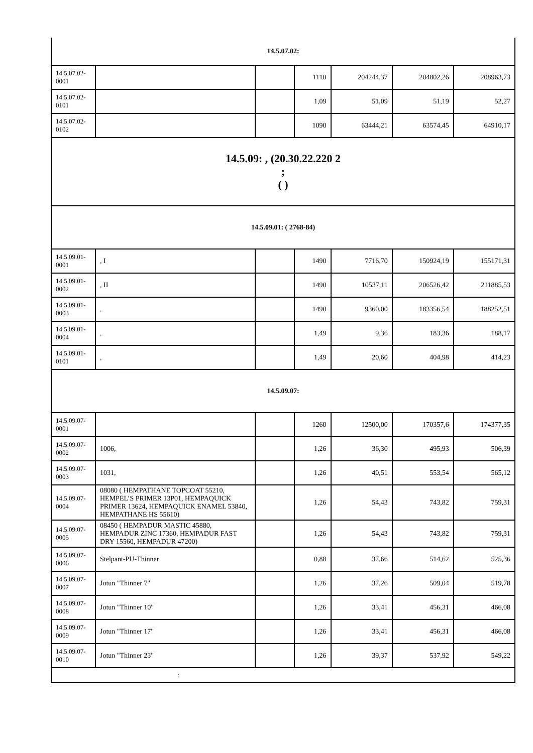| 14.5.07.02: | | | | | | |
| 14.5.07.02-0001 | | | 1110 | 204244,37 | 204802,26 | 208963,73 |
| 14.5.07.02-0101 | | | 1,09 | 51,09 | 51,19 | 52,27 |
| 14.5.07.02-0102 | | | 1090 | 63444,21 | 63574,45 | 64910,17 |
| 14.5.09: , (20.30.22.220 2 ; ( ) | | | | | | |
| 14.5.09.01: ( 2768-84) | | | | | | |
| 14.5.09.01-0001 | , I | | 1490 | 7716,70 | 150924,19 | 155171,31 |
| 14.5.09.01-0002 | , II | | 1490 | 10537,11 | 206526,42 | 211885,53 |
| 14.5.09.01-0003 | , | | 1490 | 9360,00 | 183356,54 | 188252,51 |
| 14.5.09.01-0004 | , | | 1,49 | 9,36 | 183,36 | 188,17 |
| 14.5.09.01-0101 | , | | 1,49 | 20,60 | 404,98 | 414,23 |
| 14.5.09.07: | | | | | | |
| 14.5.09.07-0001 | | | 1260 | 12500,00 | 170357,6 | 174377,35 |
| 14.5.09.07-0002 | 1006, | | 1,26 | 36,30 | 495,93 | 506,39 |
| 14.5.09.07-0003 | 1031, | | 1,26 | 40,51 | 553,54 | 565,12 |
| 14.5.09.07-0004 | 08080 ( HEMPATHANE TOPCOAT 55210, HEMPEL’S PRIMER 13P01, HEMPAQUICK PRIMER 13624, HEMPAQUICK ENAMEL 53840, HEMPATHANE HS 55610) | | 1,26 | 54,43 | 743,82 | 759,31 |
| 14.5.09.07-0005 | 08450 ( HEMPADUR MASTIC 45880, HEMPADUR ZINC 17360, HEMPADUR FAST DRY 15560, HEMPADUR 47200) | | 1,26 | 54,43 | 743,82 | 759,31 |
| 14.5.09.07-0006 | Stelpant-PU-Thinner | | 0,88 | 37,66 | 514,62 | 525,36 |
| 14.5.09.07-0007 | Jotun "Thinner 7" | | 1,26 | 37,26 | 509,04 | 519,78 |
| 14.5.09.07-0008 | Jotun "Thinner 10" | | 1,26 | 33,41 | 456,31 | 466,08 |
| 14.5.09.07-0009 | Jotun "Thinner 17" | | 1,26 | 33,41 | 456,31 | 466,08 |
| 14.5.09.07-0010 | Jotun "Thinner 23" | | 1,26 | 39,37 | 537,92 | 549,22 |
| : | | | | | | |